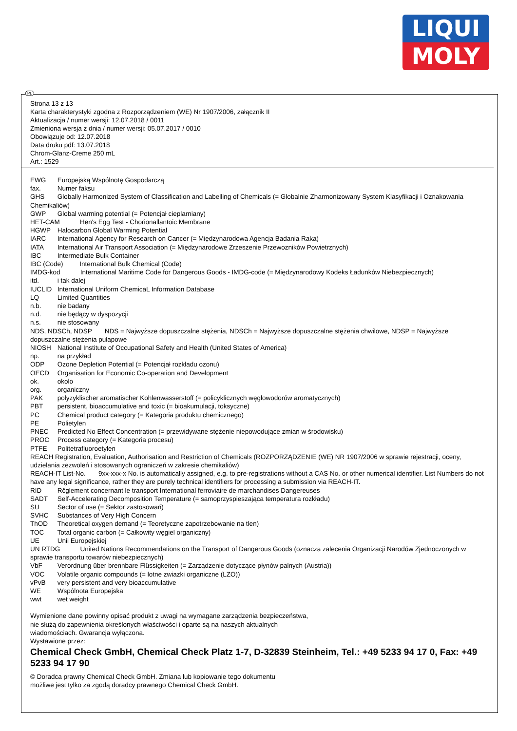LIQUI
MOLY
Strona 13 z 13
Karta charakterystyki zgodna z Rozporządzeniem (WE) Nr 1907/2006, załącznik II
Aktualizacja / numer wersji: 12.07.2018 / 0011
Zmieniona wersja z dnia / numer wersji: 05.07.2017 / 0010
Obowiązuje od: 12.07.2018
Data druku pdf: 13.07.2018
Chrom-Glanz-Creme 250 mL
Art.: 1529
EWG Europejską Wspólnotę Gospodarczą
fax. Numer faksu
GHS Globally Harmonized System of Classification and Labelling of Chemicals (= Globalnie Zharmonizowany System Klasyfikacji i Oznakowania Chemikaliów)
GWP Global warming potential (= Potencjał cieplarniany)
HET-CAM Hen's Egg Test - Chorionallantoic Membrane
HGWP Halocarbon Global Warming Potential
IARC International Agency for Research on Cancer (= Międzynarodowa Agencja Badania Raka)
IATA International Air Transport Association (= Międzynarodowe Zrzeszenie Przewozników Powietrznych)
IBC Intermediate Bulk Container
IBC (Code) International Bulk Chemical (Code)
IMDG-kod International Maritime Code for Dangerous Goods - IMDG-code (= Międzynarodowy Kodeks Ładunków Niebezpiecznych)
itd. i tak dalej
IUCLID International Uniform ChemicaL Information Database
LQ Limited Quantities
n.b. nie badany
n.d. nie będący w dyspozycji
n.s. nie stosowany
NDS, NDSCh, NDSP NDS = Najwyższe dopuszczalne stężenia, NDSCh = Najwyższe dopuszczalne stężenia chwilowe, NDSP = Najwyższe dopuszczalne stężenia pułapowe
NIOSH National Institute of Occupational Safety and Health (United States of America)
np. na przykład
ODP Ozone Depletion Potential (= Potencjał rozkładu ozonu)
OECD Organisation for Economic Co-operation and Development
ok. okolo
org. organiczny
PAK polyzyklischer aromatischer Kohlenwasserstoff (= policyklicznych węglowodorów aromatycznych)
PBT persistent, bioaccumulative and toxic (= bioakumulacji, toksyczne)
PC Chemical product category (= Kategoria produktu chemicznego)
PE Polietylen
PNEC Predicted No Effect Concentration (= przewidywane stężenie niepowodujące zmian w środowisku)
PROC Process category (= Kategoria procesu)
PTFE Politetrafluoroetylen
REACH Registration, Evaluation, Authorisation and Restriction of Chemicals (ROZPORZĄDZENIE (WE) NR 1907/2006 w sprawie rejestracji, oceny, udzielania zezwoleń i stosowanych ograniczeń w zakresie chemikaliów)
REACH-IT List-No. 9xx-xxx-x No. is automatically assigned, e.g. to pre-registrations without a CAS No. or other numerical identifier. List Numbers do not have any legal significance, rather they are purely technical identifiers for processing a submission via REACH-IT.
RID Rčglement concernant le transport International ferroviaire de marchandises Dangereuses
SADT Self-Accelerating Decomposition Temperature (= samoprzyspieszająca temperatura rozkładu)
SU Sector of use (= Sektor zastosowań)
SVHC Substances of Very High Concern
ThOD Theoretical oxygen demand (= Teoretyczne zapotrzebowanie na tlen)
TOC Total organic carbon (= Całkowity węgiel organiczny)
UE Unii Europejskiej
UN RTDG United Nations Recommendations on the Transport of Dangerous Goods (oznacza zalecenia Organizacji Narodów Zjednoczonych w sprawie transportu towarów niebezpiecznych)
VbF Verordnung über brennbare Flüssigkeiten (= Zarządzenie dotyczące płynów palnych (Austria))
VOC Volatile organic compounds (= lotne zwiazki organiczne (LZO))
vPvB very persistent and very bioaccumulative
WE Wspólnota Europejska
wwt wet weight
Wymienione dane powinny opisać produkt z uwagi na wymagane zarządzenia bezpieczeństwa,
nie służą do zapewnienia określonych właściwości i oparte są na naszych aktualnych
wiadomościach. Gwarancja wyłączona.
Wystawione przez:
Chemical Check GmbH, Chemical Check Platz 1-7, D-32839 Steinheim, Tel.: +49 5233 94 17 0, Fax: +49 5233 94 17 90
© Doradca prawny Chemical Check GmbH. Zmiana lub kopiowanie tego dokumentu
możliwe jest tylko za zgodą doradcy prawnego Chemical Check GmbH.
PL